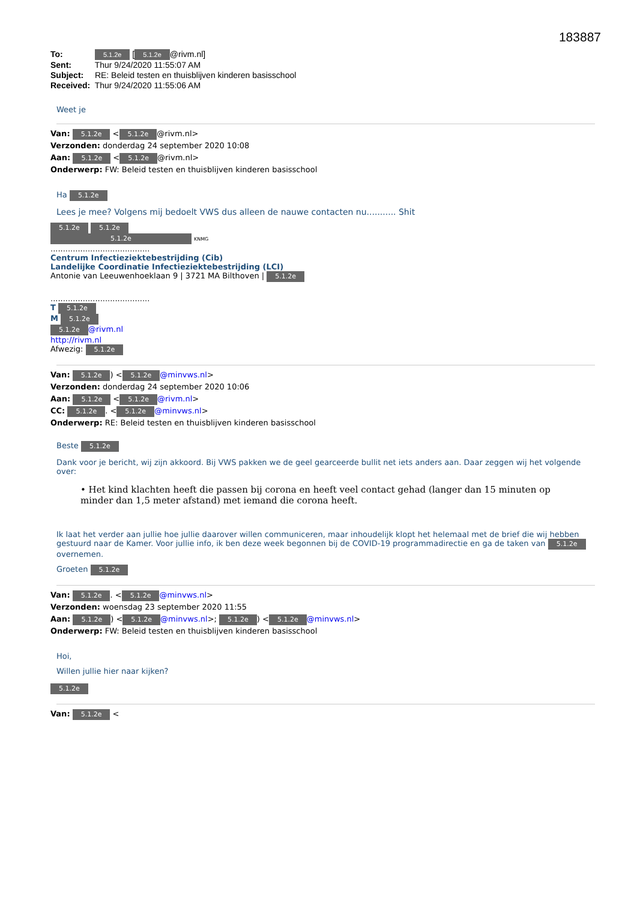183887
To: 5.1.2e [5.1.2e @rivm.nl]
Sent: Thur 9/24/2020 11:55:07 AM
Subject: RE: Beleid testen en thuisblijven kinderen basisschool
Received: Thur 9/24/2020 11:55:06 AM
Weet je
Van: 5.1.2e < 5.1.2e @rivm.nl>
Verzonden: donderdag 24 september 2020 10:08
Aan: 5.1.2e < 5.1.2e @rivm.nl>
Onderwerp: FW: Beleid testen en thuisblijven kinderen basisschool
Ha 5.1.2e
Lees je mee? Volgens mij bedoelt VWS dus alleen de nauwe contacten nu........... Shit
5.1.2e 5.1.2e
5.1.2e KNMG
........................................
Centrum Infectieziektebestrijding (Cib)
Landelijke Coordinatie Infectieziektebestrijding (LCI)
Antonie van Leeuwenhoeklaan 9 | 3721 MA Bilthoven | 5.1.2e
........................................
T 5.1.2e
M 5.1.2e
5.1.2e @rivm.nl
http://rivm.nl
Afwezig: 5.1.2e
Van: 5.1.2e) < 5.1.2e @minvws.nl>
Verzonden: donderdag 24 september 2020 10:06
Aan: 5.1.2e < 5.1.2e @rivm.nl>
CC: 5.1.2e. < 5.1.2e @minvws.nl>
Onderwerp: RE: Beleid testen en thuisblijven kinderen basisschool
Beste 5.1.2e
Dank voor je bericht, wij zijn akkoord. Bij VWS pakken we de geel gearceerde bullit net iets anders aan. Daar zeggen wij het volgende over:
• Het kind klachten heeft die passen bij corona en heeft veel contact gehad (langer dan 15 minuten op minder dan 1,5 meter afstand) met iemand die corona heeft.
Ik laat het verder aan jullie hoe jullie daarover willen communiceren, maar inhoudelijk klopt het helemaal met de brief die wij hebben gestuurd naar de Kamer. Voor jullie info, ik ben deze week begonnen bij de COVID-19 programmadirectie en ga de taken van 5.1.2e overnemen.
Groeten 5.1.2e
Van: 5.1.2e. < 5.1.2e @minvws.nl>
Verzonden: woensdag 23 september 2020 11:55
Aan: 5.1.2e) < 5.1.2e @minvws.nl>; 5.1.2e) < 5.1.2e @minvws.nl>
Onderwerp: FW: Beleid testen en thuisblijven kinderen basisschool
Hoi,
Willen jullie hier naar kijken?
5.1.2e
Van: 5.1.2e <